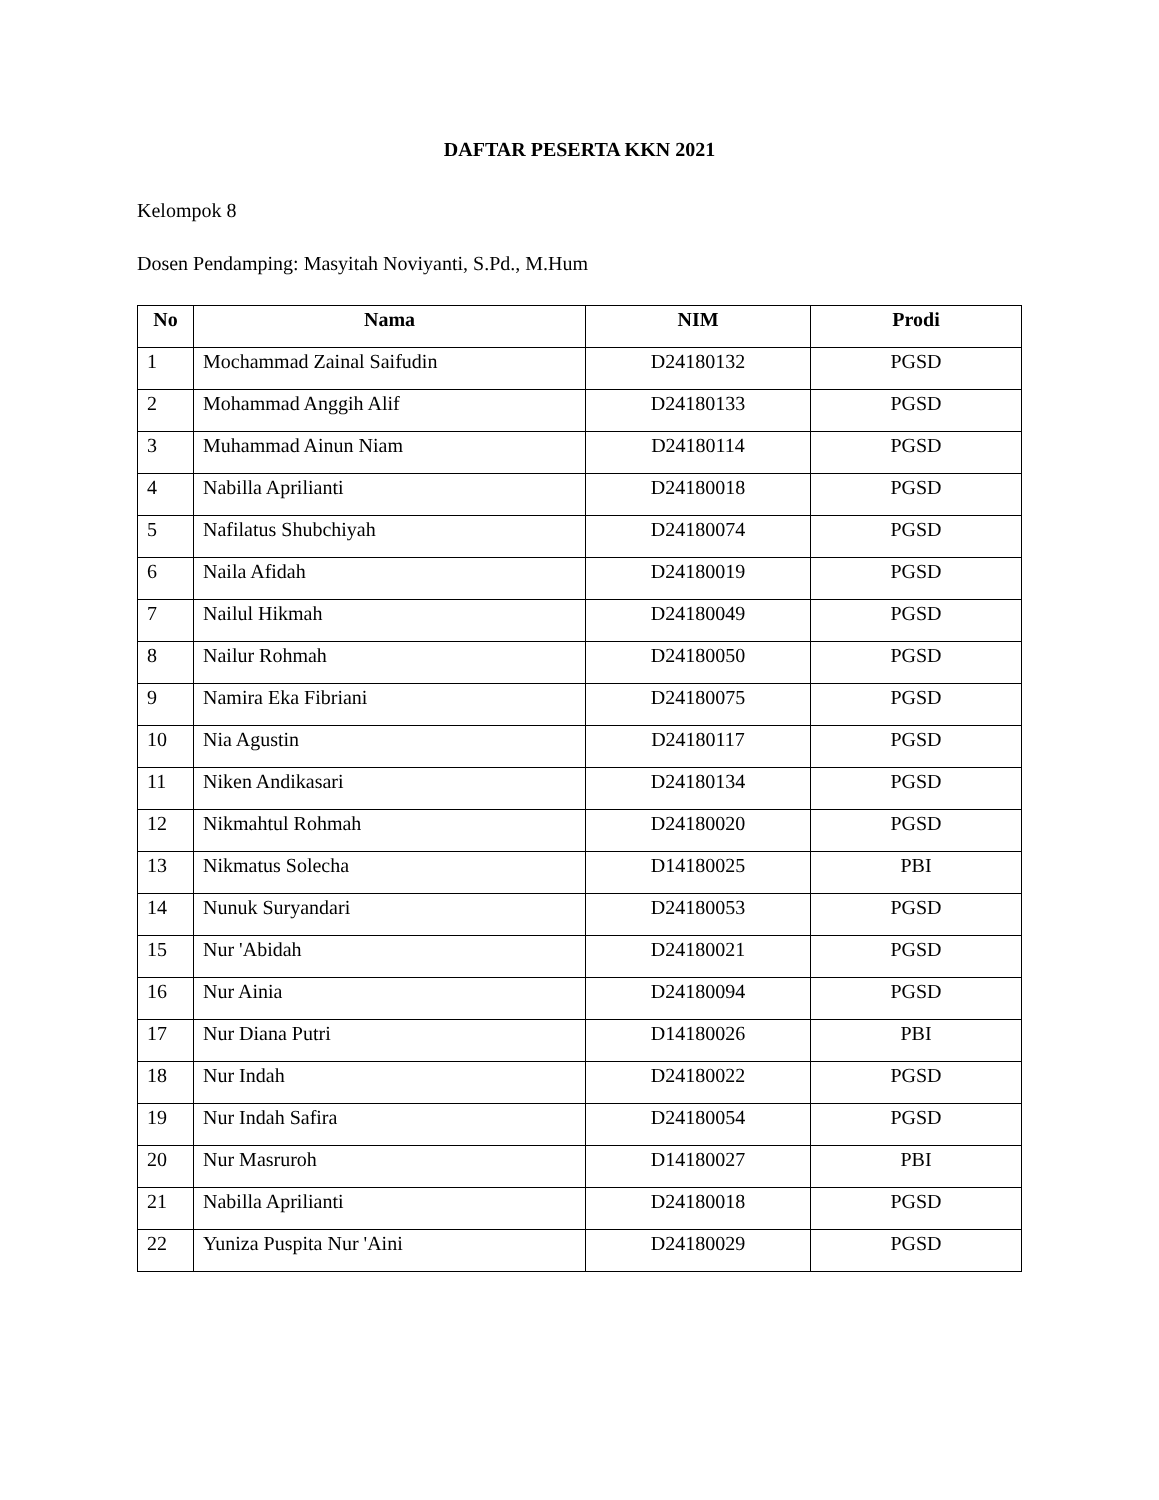DAFTAR PESERTA KKN 2021
Kelompok 8
Dosen Pendamping: Masyitah Noviyanti, S.Pd., M.Hum
| No | Nama | NIM | Prodi |
| --- | --- | --- | --- |
| 1 | Mochammad Zainal Saifudin | D24180132 | PGSD |
| 2 | Mohammad Anggih Alif | D24180133 | PGSD |
| 3 | Muhammad Ainun Niam | D24180114 | PGSD |
| 4 | Nabilla Aprilianti | D24180018 | PGSD |
| 5 | Nafilatus Shubchiyah | D24180074 | PGSD |
| 6 | Naila Afidah | D24180019 | PGSD |
| 7 | Nailul Hikmah | D24180049 | PGSD |
| 8 | Nailur Rohmah | D24180050 | PGSD |
| 9 | Namira Eka Fibriani | D24180075 | PGSD |
| 10 | Nia Agustin | D24180117 | PGSD |
| 11 | Niken Andikasari | D24180134 | PGSD |
| 12 | Nikmahtul Rohmah | D24180020 | PGSD |
| 13 | Nikmatus Solecha | D14180025 | PBI |
| 14 | Nunuk Suryandari | D24180053 | PGSD |
| 15 | Nur 'Abidah | D24180021 | PGSD |
| 16 | Nur Ainia | D24180094 | PGSD |
| 17 | Nur Diana Putri | D14180026 | PBI |
| 18 | Nur Indah | D24180022 | PGSD |
| 19 | Nur Indah Safira | D24180054 | PGSD |
| 20 | Nur Masruroh | D14180027 | PBI |
| 21 | Nabilla Aprilianti | D24180018 | PGSD |
| 22 | Yuniza Puspita Nur 'Aini | D24180029 | PGSD |